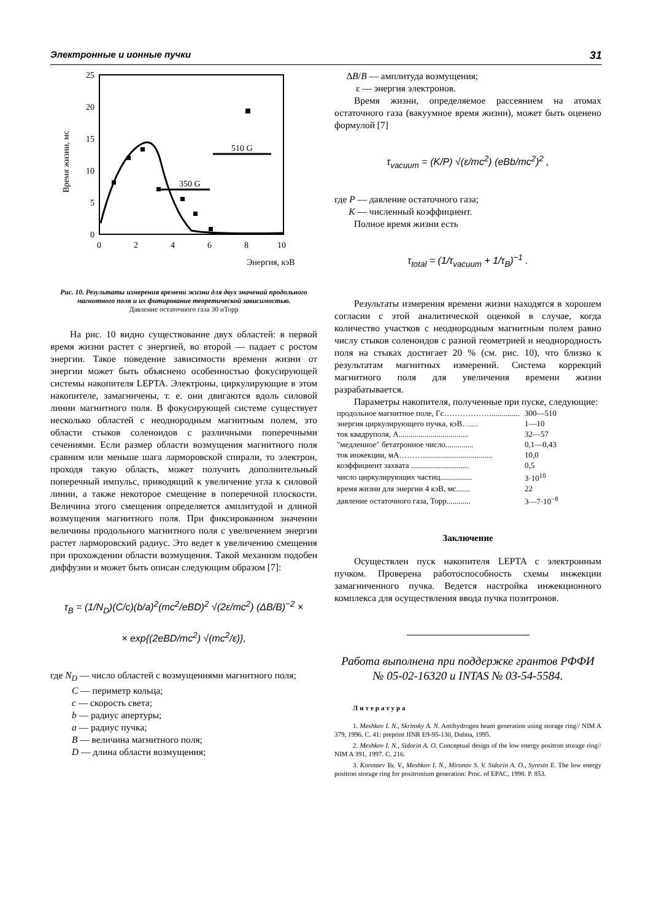Электронные и ионные пучки 31
25
20
15
10
5
0
0
2
4
6
8
10
Энергия, кэВ
Время жизни, мс
510 G
350 G
Рис. 10. Результаты измерения времени жизни для двух значений продольного магнитного поля и их фитирование теоретической зависимостью.
Давление остаточного газа 30 нТорр
На рис. 10 видно существование двух областей: в первой время жизни растет с энергией, во второй — падает с ростом энергии. Такое поведение зависимости времени жизни от энергии может быть объяснено особенностью фокусирующей системы накопителя LEPTA. Электроны, циркулирующие в этом накопителе, замагничены, т. е. они двигаются вдоль силовой линии магнитного поля. В фокусирующей системе существует несколько областей с неоднородным магнитным полем, это области стыков соленоидов с различными поперечными сечениями. Если размер области возмущения магнитного поля сравним или меньше шага ларморовской спирали, то электрон, проходя такую область, может получить дополнительный поперечный импульс, приводящий к увеличение угла к силовой линии, а также некоторое смещение в поперечной плоскости. Величина этого смещения определяется амплитудой и длиной возмущения магнитного поля. При фиксированном значении величины продольного магнитного поля с увеличением энергии растет ларморовский радиус. Это ведет к увеличению смещения при прохождении области возмущения. Такой механизм подобен диффузии и может быть описан следующим образом [7]:
τ<sub>B</sub> = (1/N<sub>D</sub>)(C/c)(b/a)<sup>2</sup>(mc<sup>2</sup>/eBD)<sup>2</sup> √(2ε/mc<sup>2</sup>) (ΔB/B)<sup>−2</sup> ×
× exp{(2eBD/mc<sup>2</sup>) √(mc<sup>2</sup>/ε)},
где N<sub>D</sub> — число областей с возмущениями магнитного поля;
C — периметр кольца;
c — скорость света;
b — радиус апертуры;
a — радиус пучка;
B — величина магнитного поля;
D — длина области возмущения;
ΔB/B — амплитуда возмущения;
ε — энергия электронов.
Время жизни, определяемое рассеянием на атомах остаточного газа (вакуумное время жизни), может быть оценено формулой [7]
τ<sub>vacuum</sub> = (K/P) √(ε/mc<sup>2</sup>) (eBb/mc<sup>2</sup>)<sup>2</sup> ,
где P — давление остаточного газа;
K — численный коэффициент.
Полное время жизни есть
τ<sub>total</sub> = (1/τ<sub>vacuum</sub> + 1/τ<sub>B</sub>)<sup>−1</sup> .
Результаты измерения времени жизни находятся в хорошем согласии с этой аналитической оценкой в случае, когда количество участков с неоднородным магнитным полем равно числу стыков соленоидов с разной геометрией и неоднородность поля на стыках достигает 20 % (см. рис. 10), что близко к результатам магнитных измерений. Система коррекций магнитного поля для увеличения времени жизни разрабатывается.
Параметры накопителя, полученные при пуске, следующие:
| продольное магнитное поле, Гс……………….............. | 300—510 |
| энергия циркулирующего пучка, кэВ….... | 1—10 |
| ток квадруполя, А................................... | 32—57 |
| "медленное" бетатронное число.............. | 0,1—0,43 |
| ток инжекции, мА………................................... | 10,0 |
| коэффициент захвата ............................. | 0,5 |
| число циркулирующих частиц................ | 3·10<sup>10</sup> |
| время жизни для энергии 4 кэВ, мс....... | 22 |
| давление остаточного газа, Торр............ | 3—7·10<sup>−8</sup> |
Заключение
Осуществлен пуск накопителя LEPTA с электронным пучком. Проверена работоспособность схемы инжекции замагниченного пучка. Ведется настройка инжекционного комплекса для осуществления ввода пучка позитронов.
Работа выполнена при поддержке грантов РФФИ № 05-02-16320 и INTAS № 03-54-5584.
Литература
1. Meshkov I. N., Skrinsky A. N. Antihydrogen beam generation using storage ring// NIM A 379, 1996. C. 41: preprint JINR E9-95-130, Dubna, 1995.
2. Meshkov I. N., Sidorin A. O. Conceptual design of the low energy positron storage ring// NIM A 391, 1997. C. 216.
3. Korotaev Yu. V., Meshkov I. N., Mironov S. V. Sidorin A. O., Syresin E. The low energy positron storage ring for positronium generation: Proc. of EPAC, 1998. P. 853.